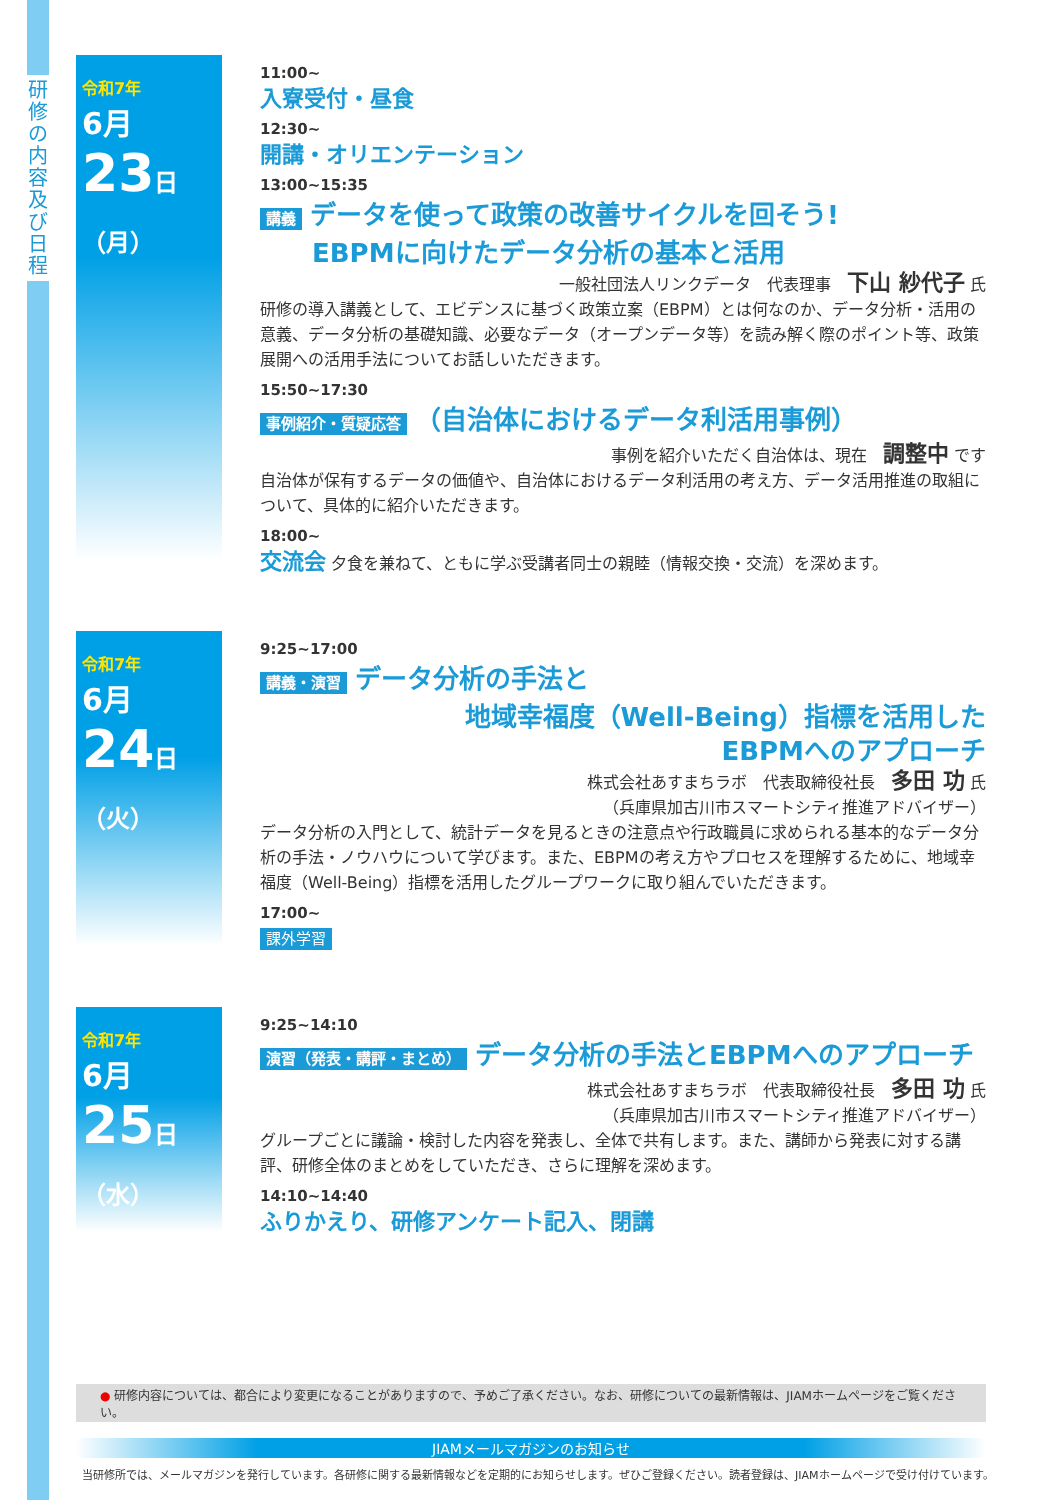研
修
の
内
容
及
び
日
程
令和7年
6月
23日（月）
11:00~
入寮受付・昼食
12:30~
開講・オリエンテーション
13:00~15:35
講義 データを使って政策の改善サイクルを回そう!
　　EBPMに向けたデータ分析の基本と活用
一般社団法人リンクデータ　代表理事　下山 紗代子 氏
研修の導入講義として、エビデンスに基づく政策立案（EBPM）とは何なのか、データ分析・活用の意義、データ分析の基礎知識、必要なデータ（オープンデータ等）を読み解く際のポイント等、政策展開への活用手法についてお話しいただきます。
15:50~17:30
事例紹介・質疑応答 （自治体におけるデータ利活用事例）
事例を紹介いただく自治体は、現在　調整中 です
自治体が保有するデータの価値や、自治体におけるデータ利活用の考え方、データ活用推進の取組について、具体的に紹介いただきます。
18:00~
交流会 夕食を兼ねて、ともに学ぶ受講者同士の親睦（情報交換・交流）を深めます。
令和7年
6月
24日（火）
9:25~17:00
講義・演習 データ分析の手法と
地域幸福度（Well-Being）指標を活用した
EBPMへのアプローチ
株式会社あすまちラボ　代表取締役社長　多田 功 氏
（兵庫県加古川市スマートシティ推進アドバイザー）
データ分析の入門として、統計データを見るときの注意点や行政職員に求められる基本的なデータ分析の手法・ノウハウについて学びます。また、EBPMの考え方やプロセスを理解するために、地域幸福度（Well-Being）指標を活用したグループワークに取り組んでいただきます。
17:00~
課外学習
令和7年
6月
25日（水）
9:25~14:10
演習（発表・講評・まとめ） データ分析の手法とEBPMへのアプローチ
株式会社あすまちラボ　代表取締役社長　多田 功 氏
（兵庫県加古川市スマートシティ推進アドバイザー）
グループごとに議論・検討した内容を発表し、全体で共有します。また、講師から発表に対する講評、研修全体のまとめをしていただき、さらに理解を深めます。
14:10~14:40
ふりかえり、研修アンケート記入、閉講
● 研修内容については、都合により変更になることがありますので、予めご了承ください。なお、研修についての最新情報は、JIAMホームページをご覧ください。
JIAMメールマガジンのお知らせ
当研修所では、メールマガジンを発行しています。各研修に関する最新情報などを定期的にお知らせします。ぜひご登録ください。読者登録は、JIAMホームページで受け付けています。